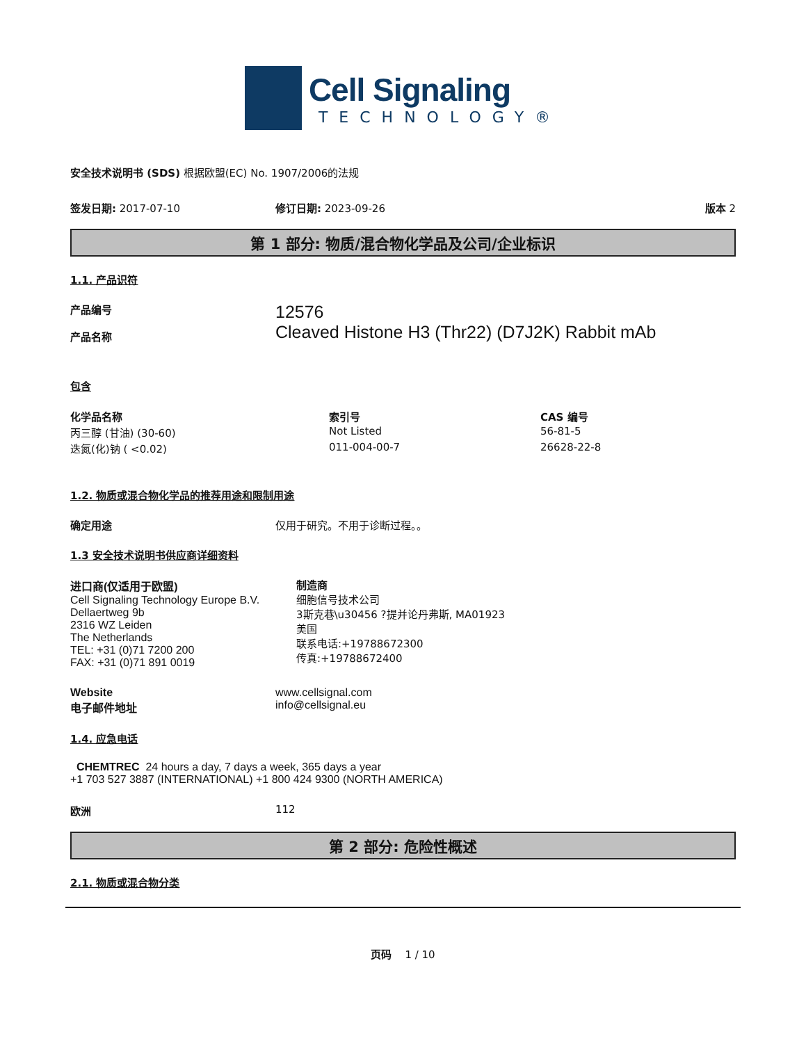Cell Signaling
TECHNOLOGY®
安全技术说明书 (SDS) 根据欧盟(EC) No. 1907/2006的法规
签发日期: 2017-07-10 修订日期: 2023-09-26 版本 2
第 1 部分: 物质/混合物化学品及公司/企业标识
1.1. 产品识符
产品编号
产品名称
12576
Cleaved Histone H3 (Thr22) (D7J2K) Rabbit mAb
包含
| 化学品名称 | 索引号 | CAS 编号 |
| --- | --- | --- |
| 丙三醇 (甘油) (30-60) | Not Listed | 56-81-5 |
| 迭氮(化)钠 ( <0.02) | 011-004-00-7 | 26628-22-8 |
1.2. 物质或混合物化学品的推荐用途和限制用途
确定用途 仅用于研究。不用于诊断过程。。
1.3 安全技术说明书供应商详细资料
进口商(仅适用于欧盟)
Cell Signaling Technology Europe B.V.
Dellaertweg 9b
2316 WZ Leiden
The Netherlands
TEL: +31 (0)71 7200 200
FAX: +31 (0)71 891 0019
制造商
细胞信号技术公司
3斯克巷\u30456 ?提并论丹弗斯, MA01923
美国
联系电话:+19788672300
传真:+19788672400
Website
电子邮件地址
www.cellsignal.com
info@cellsignal.eu
1.4. 应急电话
CHEMTREC 24 hours a day, 7 days a week, 365 days a year
+1 703 527 3887 (INTERNATIONAL) +1 800 424 9300 (NORTH AMERICA)
欧洲 112
第 2 部分: 危险性概述
2.1. 物质或混合物分类
页码 1 / 10